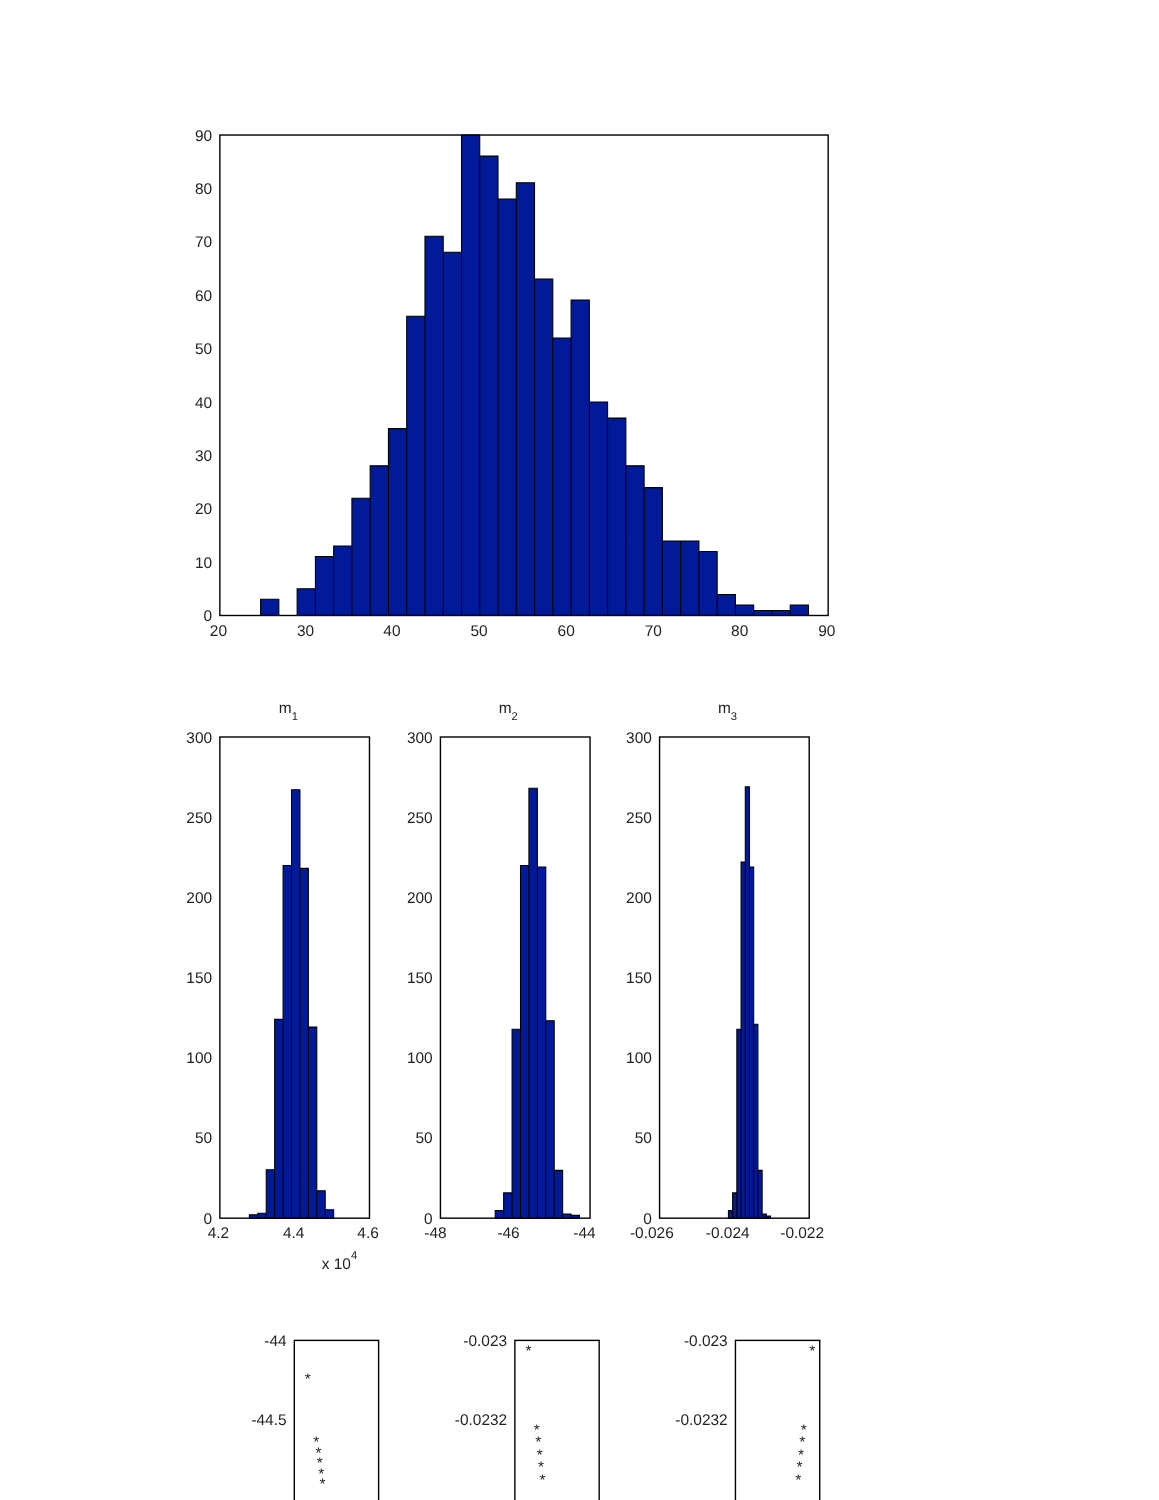0
10
20
30
40
50
60
70
80
90
20
30
40
50
60
70
80
90
m1
0
50
100
150
200
250
300
4.2
4.4
4.6
x 104
m2
0
50
100
150
200
250
300
-48
-46
-44
m3
0
50
100
150
200
250
300
-0.026
-0.024
-0.022
-44
-44.5
*
*
*
*
*
*
-0.023
-0.0232
*
*
*
*
*
*
-0.023
-0.0232
*
*
*
*
*
*